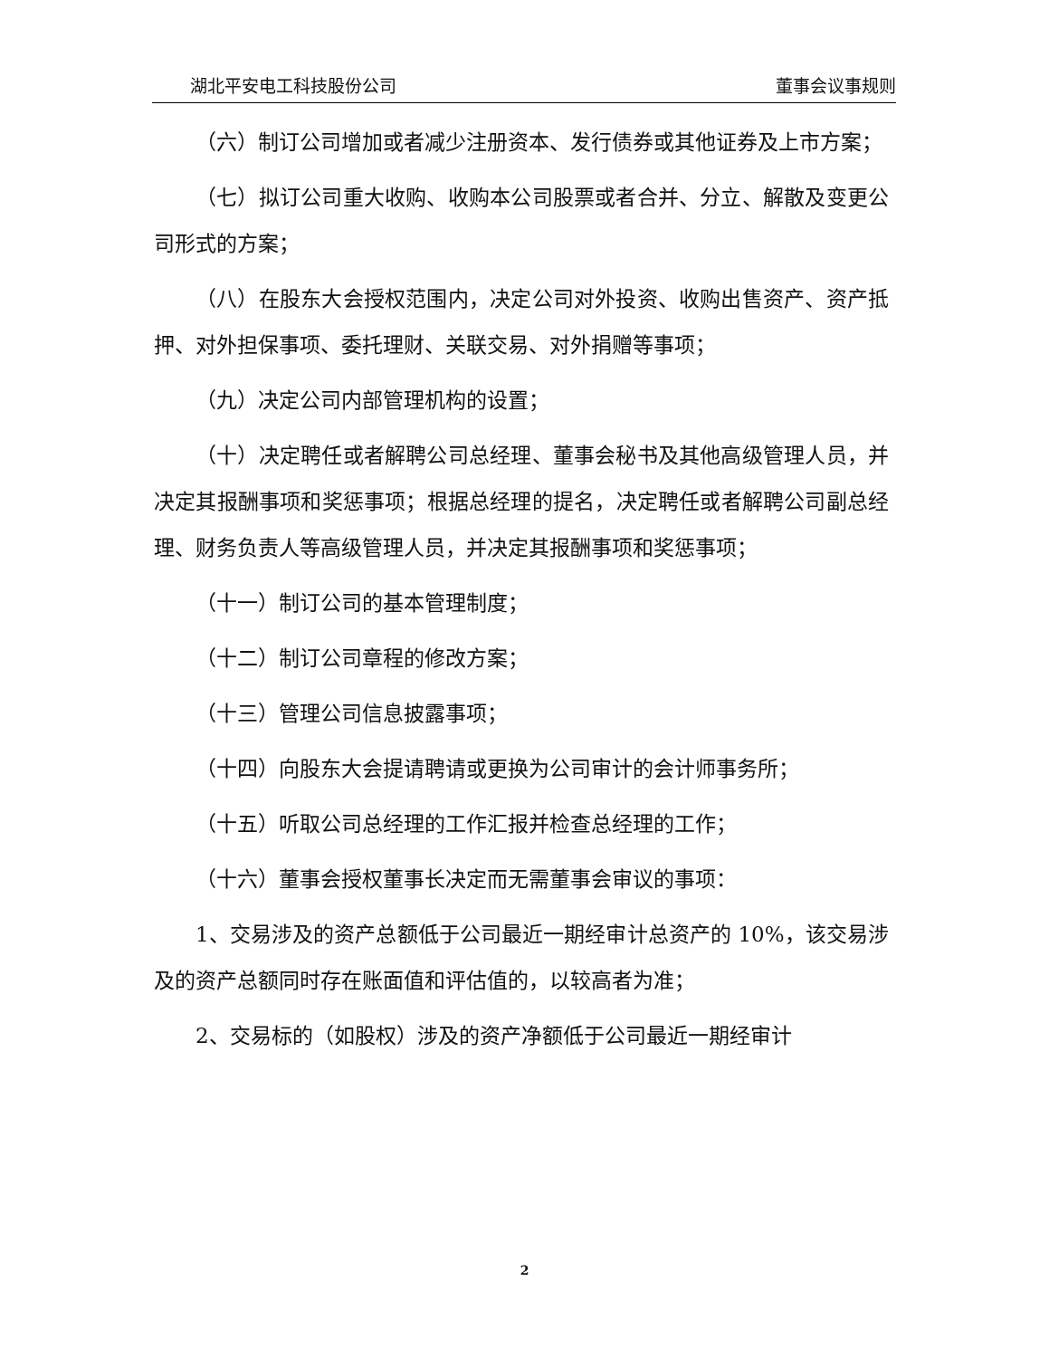湖北平安电工科技股份公司 董事会议事规则
（六）制订公司增加或者减少注册资本、发行债券或其他证券及上市方案；
（七）拟订公司重大收购、收购本公司股票或者合并、分立、解散及变更公司形式的方案；
（八）在股东大会授权范围内，决定公司对外投资、收购出售资产、资产抵押、对外担保事项、委托理财、关联交易、对外捐赠等事项；
（九）决定公司内部管理机构的设置；
（十）决定聘任或者解聘公司总经理、董事会秘书及其他高级管理人员，并决定其报酬事项和奖惩事项；根据总经理的提名，决定聘任或者解聘公司副总经理、财务负责人等高级管理人员，并决定其报酬事项和奖惩事项；
（十一）制订公司的基本管理制度；
（十二）制订公司章程的修改方案；
（十三）管理公司信息披露事项；
（十四）向股东大会提请聘请或更换为公司审计的会计师事务所；
（十五）听取公司总经理的工作汇报并检查总经理的工作；
（十六）董事会授权董事长决定而无需董事会审议的事项：
1、交易涉及的资产总额低于公司最近一期经审计总资产的 10%，该交易涉及的资产总额同时存在账面值和评估值的，以较高者为准；
2、交易标的（如股权）涉及的资产净额低于公司最近一期经审计
2